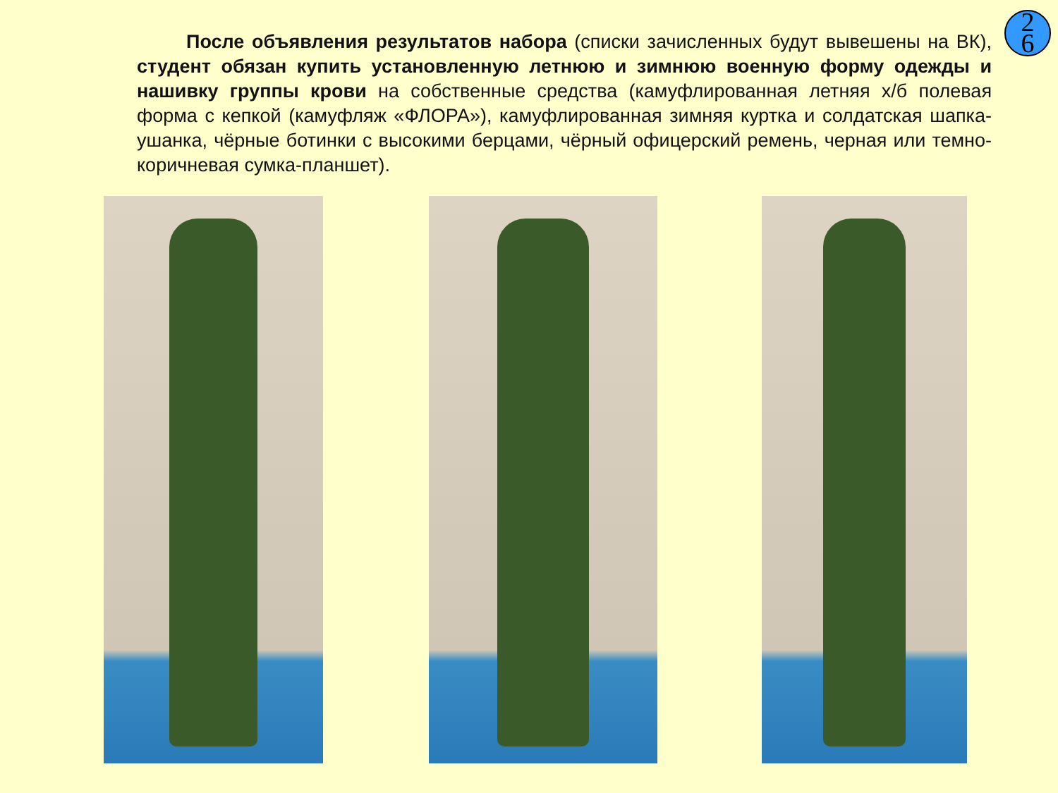2
6
После объявления результатов набора (списки зачисленных будут вывешены на ВК), студент обязан купить установленную летнюю и зимнюю военную форму одежды и нашивку группы крови на собственные средства (камуфлированная летняя х/б полевая форма с кепкой (камуфляж «ФЛОРА»), камуфлированная зимняя куртка и солдатская шапка-ушанка, чёрные ботинки с высокими берцами, чёрный офицерский ремень, черная или темно-коричневая сумка-планшет).